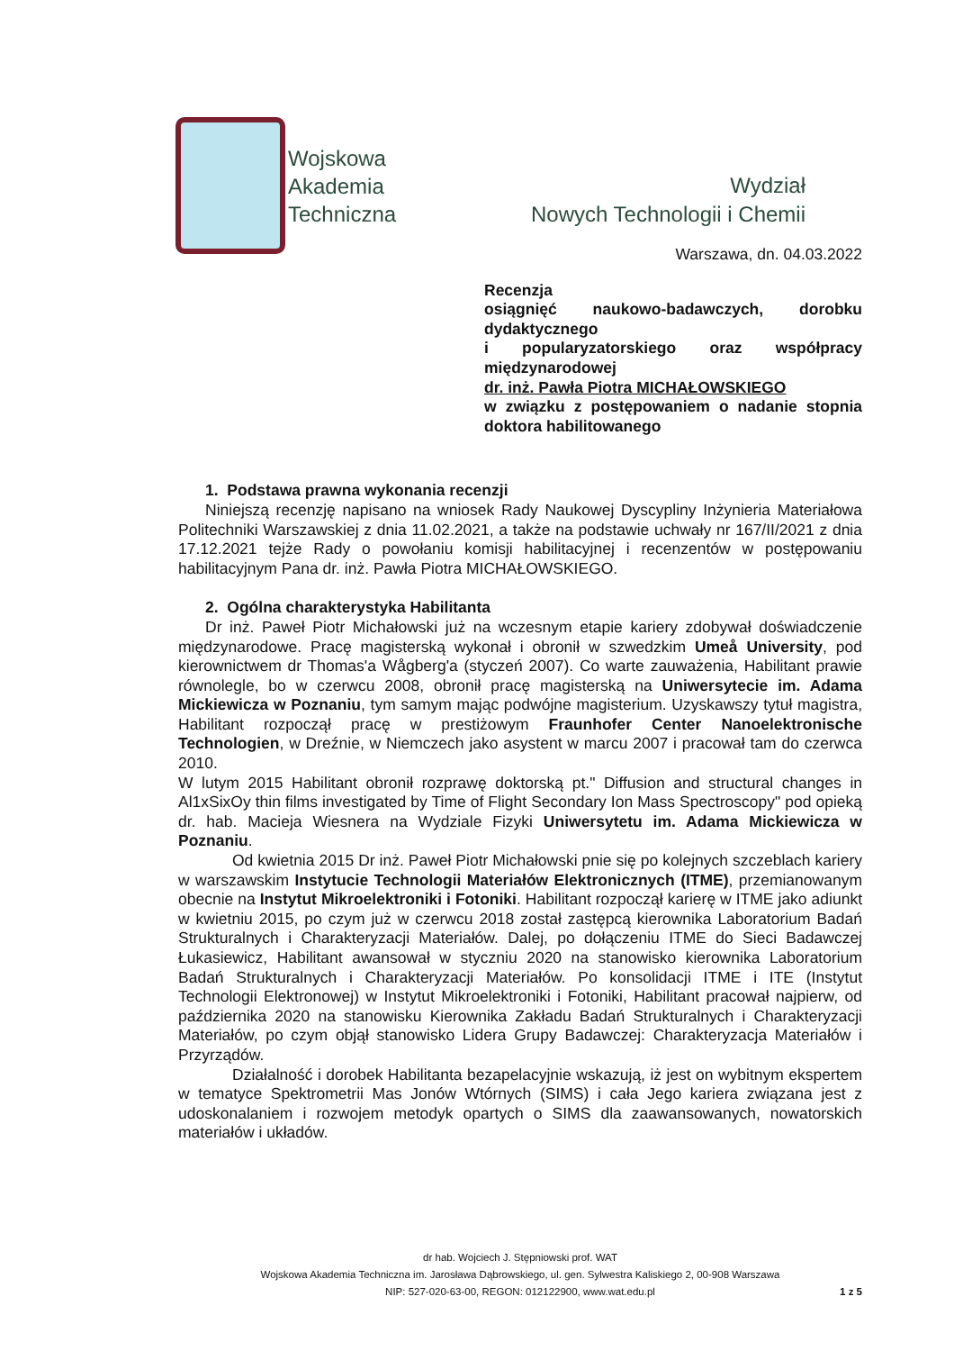Wojskowa
Akademia
Techniczna
Wydział
Nowych Technologii i Chemii
Warszawa, dn. 04.03.2022
Recenzja
osiągnięć naukowo-badawczych, dorobku dydaktycznego
i popularyzatorskiego oraz współpracy międzynarodowej
dr. inż. Pawła Piotra MICHAŁOWSKIEGO
w związku z postępowaniem o nadanie stopnia doktora habilitowanego
1. Podstawa prawna wykonania recenzji
Niniejszą recenzję napisano na wniosek Rady Naukowej Dyscypliny Inżynieria Materiałowa Politechniki Warszawskiej z dnia 11.02.2021, a także na podstawie uchwały nr 167/II/2021 z dnia 17.12.2021 tejże Rady o powołaniu komisji habilitacyjnej i recenzentów w postępowaniu habilitacyjnym Pana dr. inż. Pawła Piotra MICHAŁOWSKIEGO.
2. Ogólna charakterystyka Habilitanta
Dr inż. Paweł Piotr Michałowski już na wczesnym etapie kariery zdobywał doświadczenie międzynarodowe. Pracę magisterską wykonał i obronił w szwedzkim Umeå University, pod kierownictwem dr Thomas'a Wågberg'a (styczeń 2007). Co warte zauważenia, Habilitant prawie równolegle, bo w czerwcu 2008, obronił pracę magisterską na Uniwersytecie im. Adama Mickiewicza w Poznaniu, tym samym mając podwójne magisterium. Uzyskawszy tytuł magistra, Habilitant rozpoczął pracę w prestiżowym Fraunhofer Center Nanoelektronische Technologien, w Dreźnie, w Niemczech jako asystent w marcu 2007 i pracował tam do czerwca 2010.
W lutym 2015 Habilitant obronił rozprawę doktorską pt." Diffusion and structural changes in Al1xSixOy thin films investigated by Time of Flight Secondary Ion Mass Spectroscopy" pod opieką dr. hab. Macieja Wiesnera na Wydziale Fizyki Uniwersytetu im. Adama Mickiewicza w Poznaniu.
Od kwietnia 2015 Dr inż. Paweł Piotr Michałowski pnie się po kolejnych szczeblach kariery w warszawskim Instytucie Technologii Materiałów Elektronicznych (ITME), przemianowanym obecnie na Instytut Mikroelektroniki i Fotoniki. Habilitant rozpoczął karierę w ITME jako adiunkt w kwietniu 2015, po czym już w czerwcu 2018 został zastępcą kierownika Laboratorium Badań Strukturalnych i Charakteryzacji Materiałów. Dalej, po dołączeniu ITME do Sieci Badawczej Łukasiewicz, Habilitant awansował w styczniu 2020 na stanowisko kierownika Laboratorium Badań Strukturalnych i Charakteryzacji Materiałów. Po konsolidacji ITME i ITE (Instytut Technologii Elektronowej) w Instytut Mikroelektroniki i Fotoniki, Habilitant pracował najpierw, od października 2020 na stanowisku Kierownika Zakładu Badań Strukturalnych i Charakteryzacji Materiałów, po czym objął stanowisko Lidera Grupy Badawczej: Charakteryzacja Materiałów i Przyrządów.
Działalność i dorobek Habilitanta bezapelacyjnie wskazują, iż jest on wybitnym ekspertem w tematyce Spektrometrii Mas Jonów Wtórnych (SIMS) i cała Jego kariera związana jest z udoskonalaniem i rozwojem metodyk opartych o SIMS dla zaawansowanych, nowatorskich materiałów i układów.
dr hab. Wojciech J. Stępniowski prof. WAT
Wojskowa Akademia Techniczna im. Jarosława Dąbrowskiego, ul. gen. Sylwestra Kaliskiego 2, 00-908 Warszawa
NIP: 527-020-63-00, REGON: 012122900, www.wat.edu.pl
1 z 5